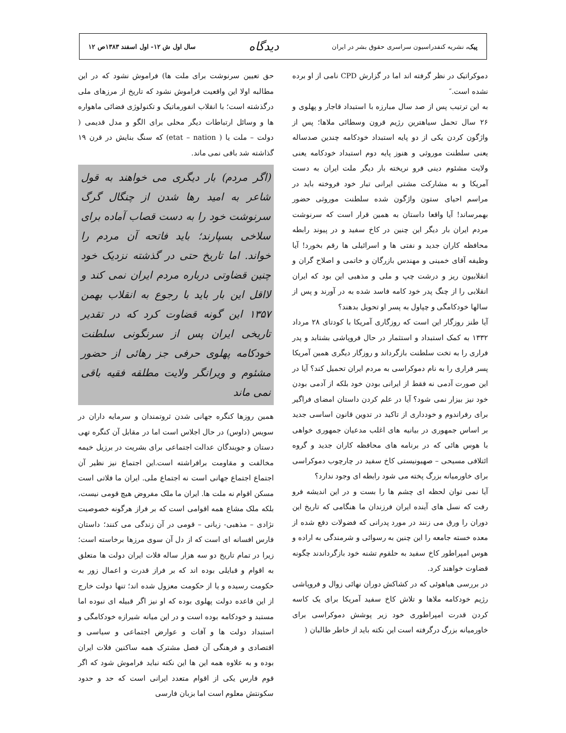پیک، نشریه کنفدراسیون سراسری حقوق بشر در ایران دیدگاه سال اول ش ۱۲- اول اسفند ۱۳۸۳ص ۱۲
دموکراتیک در نظر گرفته اند اما در گزارش CPD نامی از او برده نشده است.″
به این ترتیب پس از صد سال مبارزه با استبداد قاجار و پهلوی و ۲۶ سال تحمل سیاهترین رژیم قرون وسطائی ملاها؛ پس از واژگون کردن یکی از دو پایه استبداد خودکامه چندین صدساله یعنی سلطنت موروثی و هنوز پایه دوم استبداد خودکامه یعنی ولایت مشئوم دینی فرو نریخته بار دیگر ملت ایران به دست آمریکا و به مشارکت مشتی ایرانی تبار خود فروخته باید در مراسم احیای ستون واژگون شده سلطنت موروثی حضور بهمرساند! آیا واقعا داستان به همین قرار است که سرنوشت مردم ایران بار دیگر این چنین در کاخ سفید و در پیوند رابطه محافظه کاران جدید و نفتی ها و اسرائیلی ها رقم بخورد! آیا وظیفه آقای خمینی و مهندس بازرگان و خاتمی و اصلاح گران و انقلابیون ریز و درشت چپ و ملی و مذهبی این بود که ایران انقلابی را از چنگ پدر خود کامه فاسد شده به در آورند و پس از سالها خودکامگی و چپاول به پسر او تحویل بدهند؟
آیا طنز روزگار این است که روزگاری آمریکا با کودتای ۲۸ مرداد ۱۳۳۲ به کمک استبداد و استثمار در حال فروپاشی بشتابد و پدر فراری را به تخت سلطنت بازگرداند و روزگار دیگری همین آمریکا پسر فراری را به نام دموکراسی به مردم ایران تحمیل کند؟ آیا در این صورت آدمی نه فقط از ایرانی بودن خود بلکه از آدمی بودن خود نیز بیزار نمی شود؟ آیا در علم کردن داستان امضای فراگیر برای رفراندوم و خودداری از تاکید در تدوین قانون اساسی جدید بر اساس جمهوری در بیانیه های اغلب مدعیان جمهوری خواهی با هوس هائی که در برنامه های محافظه کاران جدید و گروه ائتلافی مسیحی – صهیونیستی کاخ سفید در چارچوب دموکراسی برای خاورمیانه بزرگ پخته می شود رابطه ای وجود ندارد؟
آیا نمی توان لحظه ای چشم ها را بست و در این اندیشه فرو رفت که نسل های آینده ایران فرزندان ما هنگامی که تاریخ این دوران را ورق می زنند در مورد پدرانی که فضولات دفع شده از معده خسته جامعه را این چنین به رسوائی و شرمندگی به اراده و هوس امپراطور کاخ سفید به حلقوم تشنه خود بازگرداندند چگونه قضاوت خواهند کرد.
در بررسی هیاهوئی که در کشاکش دوران نهائی زوال و فروپاشی رژیم خودکامه ملاها و تلاش کاخ سفید آمریکا برای یک کاسه کردن قدرت امپراطوری خود زیر پوشش دموکراسی برای خاورمیانه بزرگ درگرفته است این نکته باید از خاطر طالبان (
حق تعیین سرنوشت برای ملت ها) فراموش نشود که در این مطالبه اولا این واقعیت فراموش نشود که تاریخ از مرزهای ملی درگذشته است؛ با انقلاب انفورماتیک و تکنولوژی فضائی ماهواره ها و وسائل ارتباطات دیگر محلی برای الگو و مدل قدیمی ( دولت – ملت یا ( etat – nation) که سنگ بنایش در قرن ۱۹ گذاشته شد باقی نمی ماند.
(اگر مردم) بار دیگری می خواهند به قول شاعر به امید رها شدن از چنگال گرگ سرنوشت خود را به دست قصاب آماده برای سلاخی بسپارند؛ باید فاتحه آن مردم را خواند. اما تاریخ حتی در گذشته نزدیک خود چنین قضاوتی درباره مردم ایران نمی کند و لااقل این بار باید با رجوع به انقلاب بهمن ۱۳۵۷ این گونه قضاوت کرد که در تقدیر تاریخی ایران پس از سرنگونی سلطنت خودکامه پهلوی حرفی جز رهائی از حضور مشئوم و ویرانگر ولایت مطلقه فقیه باقی نمی ماند
همین روزها کنگره جهانی شدن ثروتمندان و سرمایه داران در سویس (داوس) در حال اجلاس است اما در مقابل آن کنگره تهی دستان و جویندگان عدالت اجتماعی برای بشریت در برزیل خیمه مخالفت و مقاومت برافراشته است.این اجتماع نیز نظیر آن اجتماع اجتماع جهانی است نه اجتماع ملی. ایران ما فلاتی است مسکن اقوام نه ملت ها. ایران ما ملک مفروض هیچ قومی نیست، بلکه ملک مشاع همه اقوامی است که بر فراز هرگونه خصوصیت نژادی – مذهبی- زبانی – قومی در آن زندگی می کنند؛ داستان فارس افسانه ای است که از دل آن سوی مرزها برخاسته است؛ زیرا در تمام تاریخ دو سه هزار ساله فلات ایران دولت ها متعلق به اقوام و قبایلی بوده اند که بر فراز قدرت و اعمال زور به حکومت رسیده و یا از حکومت معزول شده اند؛ تنها دولت خارج از این قاعده دولت پهلوی بوده که او نیز اگر قبیله ای نبوده اما مستبد و خودکامه بوده است و در این میانه شیرازه خودکامگی و استبداد دولت ها و آفات و عوارض اجتماعی و سیاسی و اقتصادی و فرهنگی آن فصل مشترک همه ساکنین فلات ایران بوده و به علاوه همه این ها این نکته نباید فراموش شود که اگر قوم فارس یکی از اقوام متعدد ایرانی است که حد و حدود سکونتش معلوم است اما بزبان فارسی